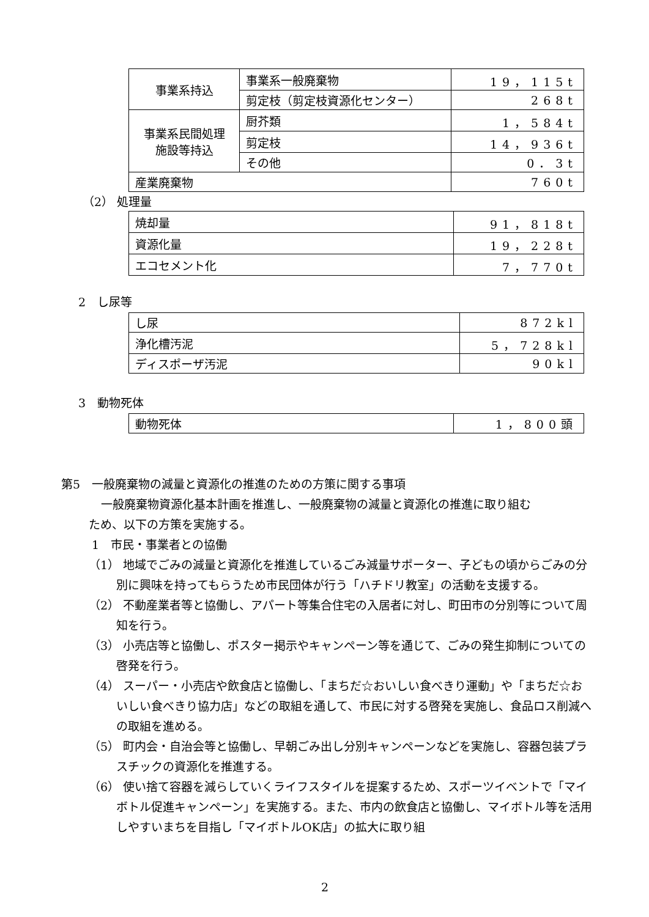| 事業系持込 | 事業系一般廃棄物 | 19，115t |
| | 剪定枝（剪定枝資源化センター） | 268t |
| 事業系民間処理 施設等持込 | 厨芥類 | 1，584t |
| | 剪定枝 | 14，936t |
| | その他 | 0．3t |
| 産業廃棄物 | | 760t |
（2） 処理量
| 焼却量 | 91，818t |
| 資源化量 | 19，228t |
| エコセメント化 | 7，770t |
2　し尿等
| し尿 | 872kl |
| 浄化槽汚泥 | 5，728kl |
| ディスポーザ汚泥 | 90kl |
3　動物死体
| 動物死体 | 1，800頭 |
第5　一般廃棄物の減量と資源化の推進のための方策に関する事項
一般廃棄物資源化基本計画を推進し、一般廃棄物の減量と資源化の推進に取り組む
ため、以下の方策を実施する。
1　市民・事業者との協働
（1） 地域でごみの減量と資源化を推進しているごみ減量サポーター、子どもの頃からごみの分別に興味を持ってもらうため市民団体が行う「ハチドリ教室」の活動を支援する。
（2） 不動産業者等と協働し、アパート等集合住宅の入居者に対し、町田市の分別等について周知を行う。
（3） 小売店等と協働し、ポスター掲示やキャンペーン等を通じて、ごみの発生抑制についての啓発を行う。
（4） スーパー・小売店や飲食店と協働し、「まちだ☆おいしい食べきり運動」や「まちだ☆おいしい食べきり協力店」などの取組を通して、市民に対する啓発を実施し、食品ロス削減への取組を進める。
（5） 町内会・自治会等と協働し、早朝ごみ出し分別キャンペーンなどを実施し、容器包装プラスチックの資源化を推進する。
（6） 使い捨て容器を減らしていくライフスタイルを提案するため、スポーツイベントで「マイボトル促進キャンペーン」を実施する。また、市内の飲食店と協働し、マイボトル等を活用しやすいまちを目指し「マイボトルOK店」の拡大に取り組
2